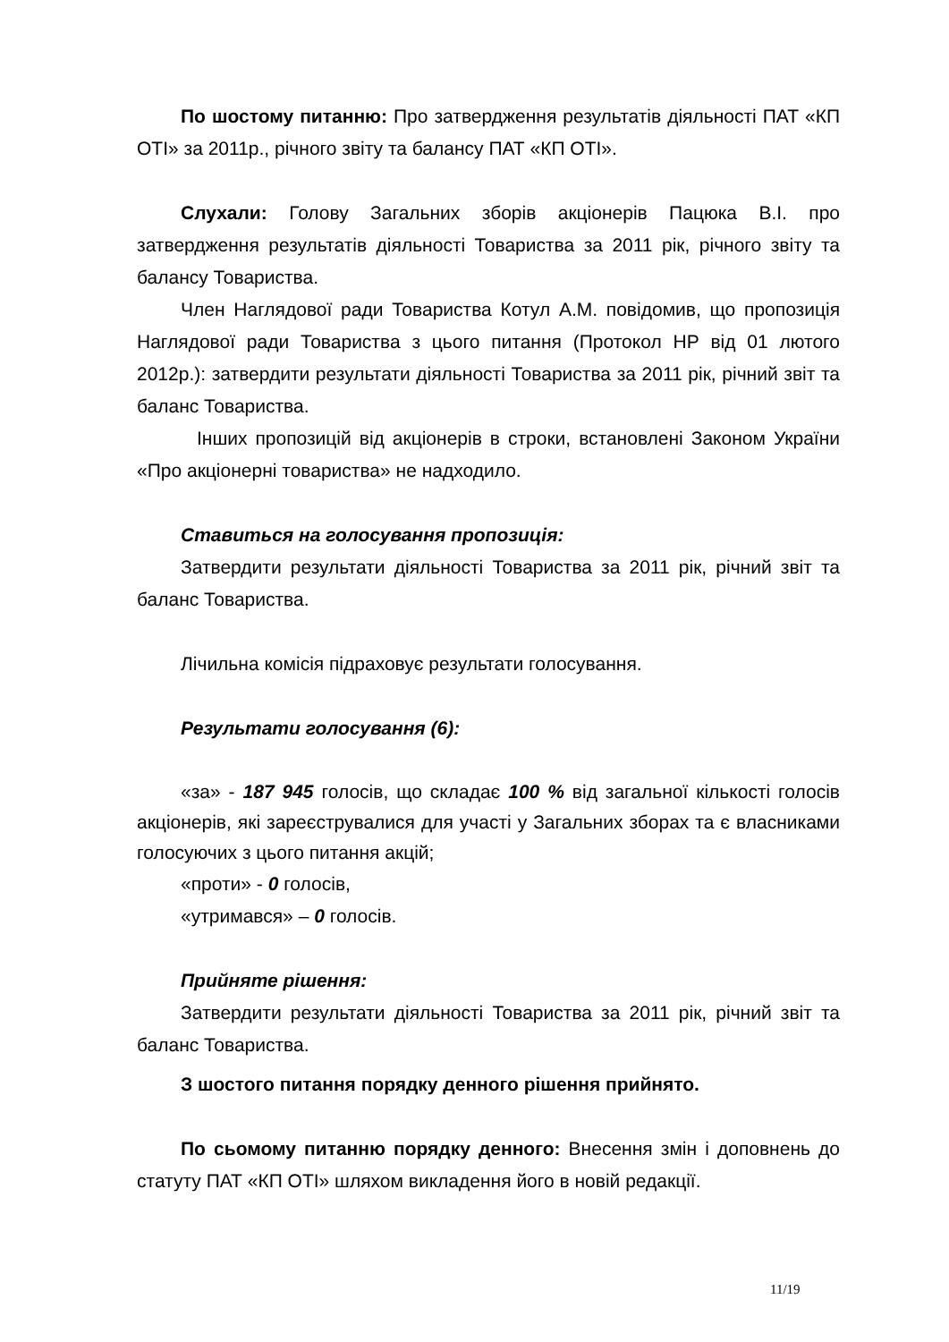По шостому питанню: Про затвердження результатів діяльності ПАТ «КП ОТІ» за 2011р., річного звіту та балансу ПАТ «КП ОТІ».
Слухали: Голову Загальних зборів акціонерів Пацюка В.І. про затвердження результатів діяльності Товариства за 2011 рік, річного звіту та балансу Товариства.
Член Наглядової ради Товариства Котул А.М. повідомив, що пропозиція Наглядової ради Товариства з цього питання (Протокол НР від 01 лютого 2012р.): затвердити результати діяльності Товариства за 2011 рік, річний звіт та баланс Товариства.
Інших пропозицій від акціонерів в строки, встановлені Законом України «Про акціонерні товариства» не надходило.
Ставиться на голосування пропозиція:
Затвердити результати діяльності Товариства за 2011 рік, річний звіт та баланс Товариства.
Лічильна комісія підраховує результати голосування.
Результати голосування (6):
«за» - 187 945 голосів, що складає 100 % від загальної кількості голосів акціонерів, які зареєструвалися для участі у Загальних зборах та є власниками голосуючих з цього питання акцій;
«проти» - 0 голосів,
«утримався» – 0 голосів.
Прийняте рішення:
Затвердити результати діяльності Товариства за 2011 рік, річний звіт та баланс Товариства.
З шостого питання порядку денного рішення прийнято.
По сьомому питанню порядку денного: Внесення змін і доповнень до статуту ПАТ «КП ОТІ» шляхом викладення його в новій редакції.
11/19